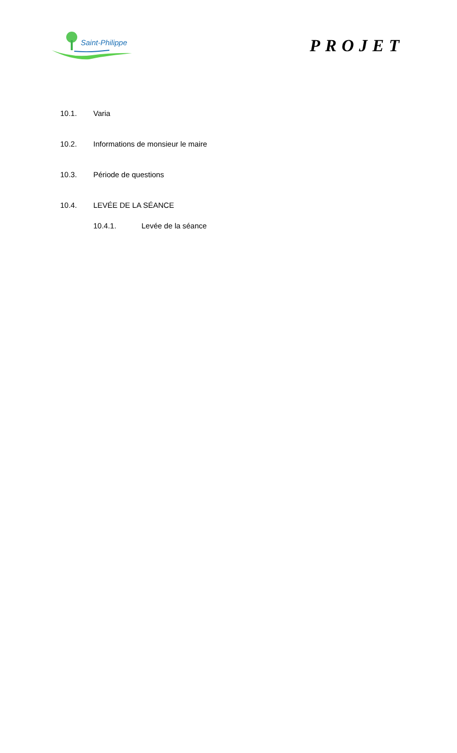Saint-Philippe
PROJET
10.1. Varia
10.2. Informations de monsieur le maire
10.3. Période de questions
10.4. LEVÉE DE LA SÉANCE
10.4.1. Levée de la séance